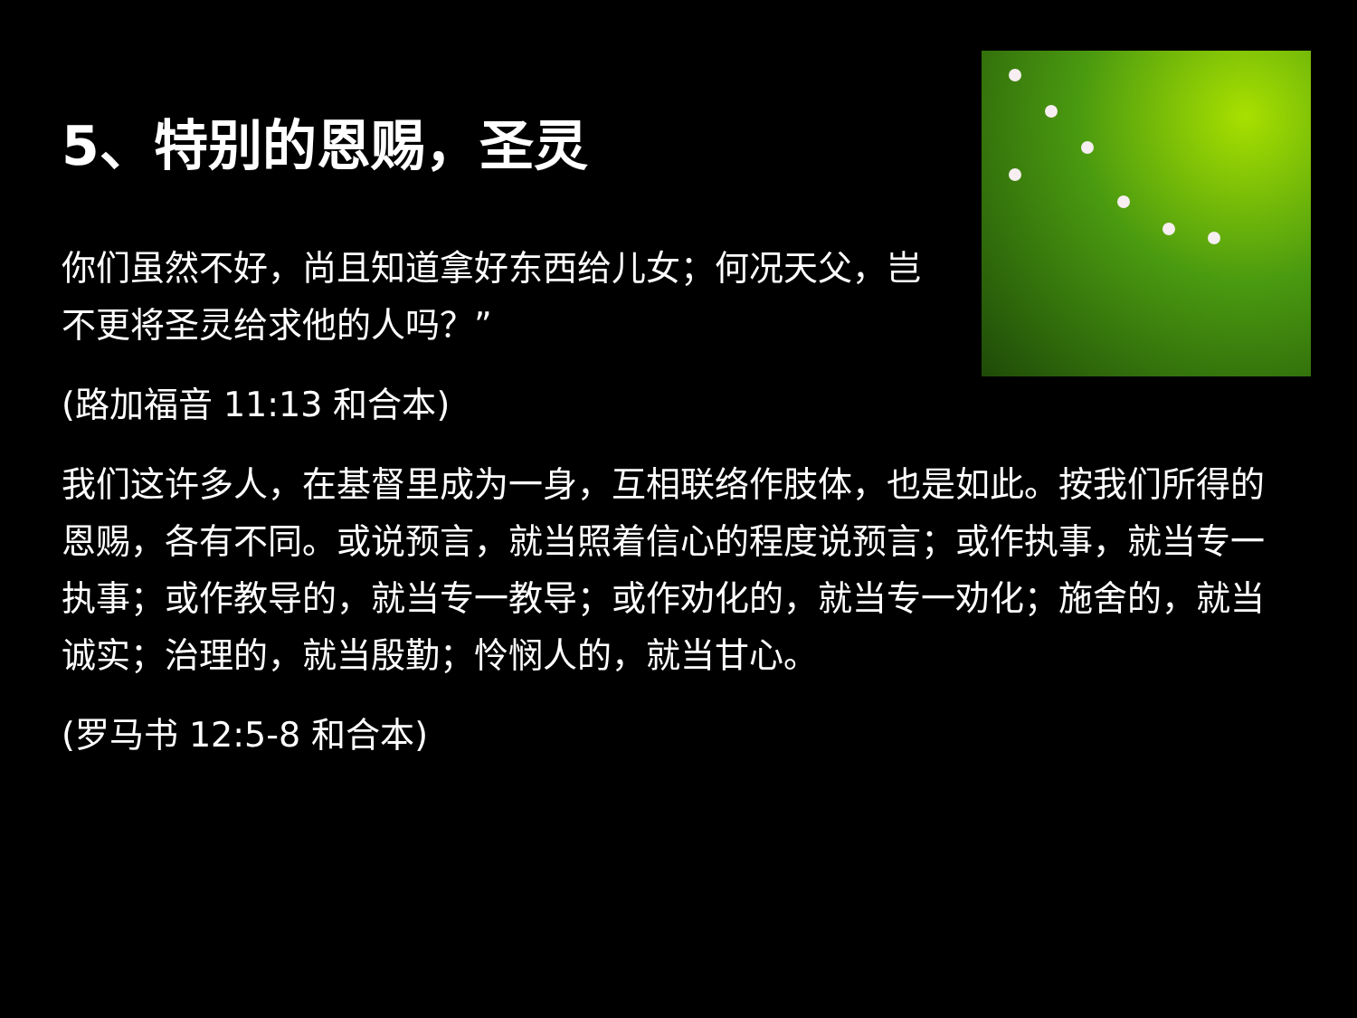5、特别的恩赐，圣灵
你们虽然不好，尚且知道拿好东西给儿女；何况天父，岂不更将圣灵给求他的人吗？”
(路加福音 11:13 和合本)
我们这许多人，在基督里成为一身，互相联络作肢体，也是如此。按我们所得的恩赐，各有不同。或说预言，就当照着信心的程度说预言；或作执事，就当专一执事；或作教导的，就当专一教导；或作劝化的，就当专一劝化；施舍的，就当诚实；治理的，就当殷勤；怜悯人的，就当甘心。
(罗马书 12:5-8 和合本)